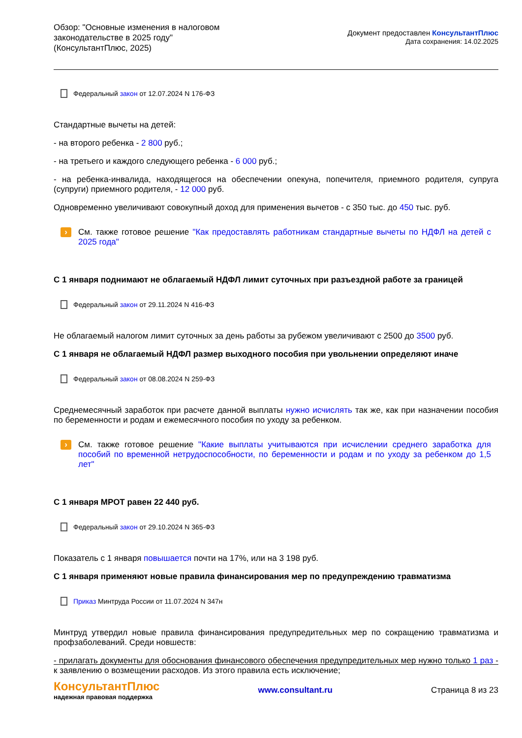Обзор: "Основные изменения в налоговом законодательстве в 2025 году"
(КонсультантПлюс, 2025)
Документ предоставлен КонсультантПлюс
Дата сохранения: 14.02.2025
Федеральный закон от 12.07.2024 N 176-ФЗ
Стандартные вычеты на детей:
- на второго ребенка - 2 800 руб.;
- на третьего и каждого следующего ребенка - 6 000 руб.;
- на ребенка-инвалида, находящегося на обеспечении опекуна, попечителя, приемного родителя, супруга (супруги) приемного родителя, - 12 000 руб.
Одновременно увеличивают совокупный доход для применения вычетов - с 350 тыс. до 450 тыс. руб.
›
См. также готовое решение "Как предоставлять работникам стандартные вычеты по НДФЛ на детей с 2025 года"
С 1 января поднимают не облагаемый НДФЛ лимит суточных при разъездной работе за границей
Федеральный закон от 29.11.2024 N 416-ФЗ
Не облагаемый налогом лимит суточных за день работы за рубежом увеличивают с 2500 до 3500 руб.
С 1 января не облагаемый НДФЛ размер выходного пособия при увольнении определяют иначе
Федеральный закон от 08.08.2024 N 259-ФЗ
Среднемесячный заработок при расчете данной выплаты нужно исчислять так же, как при назначении пособия по беременности и родам и ежемесячного пособия по уходу за ребенком.
›
См. также готовое решение "Какие выплаты учитываются при исчислении среднего заработка для пособий по временной нетрудоспособности, по беременности и родам и по уходу за ребенком до 1,5 лет"
С 1 января МРОТ равен 22 440 руб.
Федеральный закон от 29.10.2024 N 365-ФЗ
Показатель с 1 января повышается почти на 17%, или на 3 198 руб.
С 1 января применяют новые правила финансирования мер по предупреждению травматизма
Приказ Минтруда России от 11.07.2024 N 347н
Минтруд утвердил новые правила финансирования предупредительных мер по сокращению травматизма и профзаболеваний. Среди новшеств:
- прилагать документы для обоснования финансового обеспечения предупредительных мер нужно только 1 раз - к заявлению о возмещении расходов. Из этого правила есть исключение;
КонсультантПлюс
надежная правовая поддержка
www.consultant.ru Страница 8 из 23